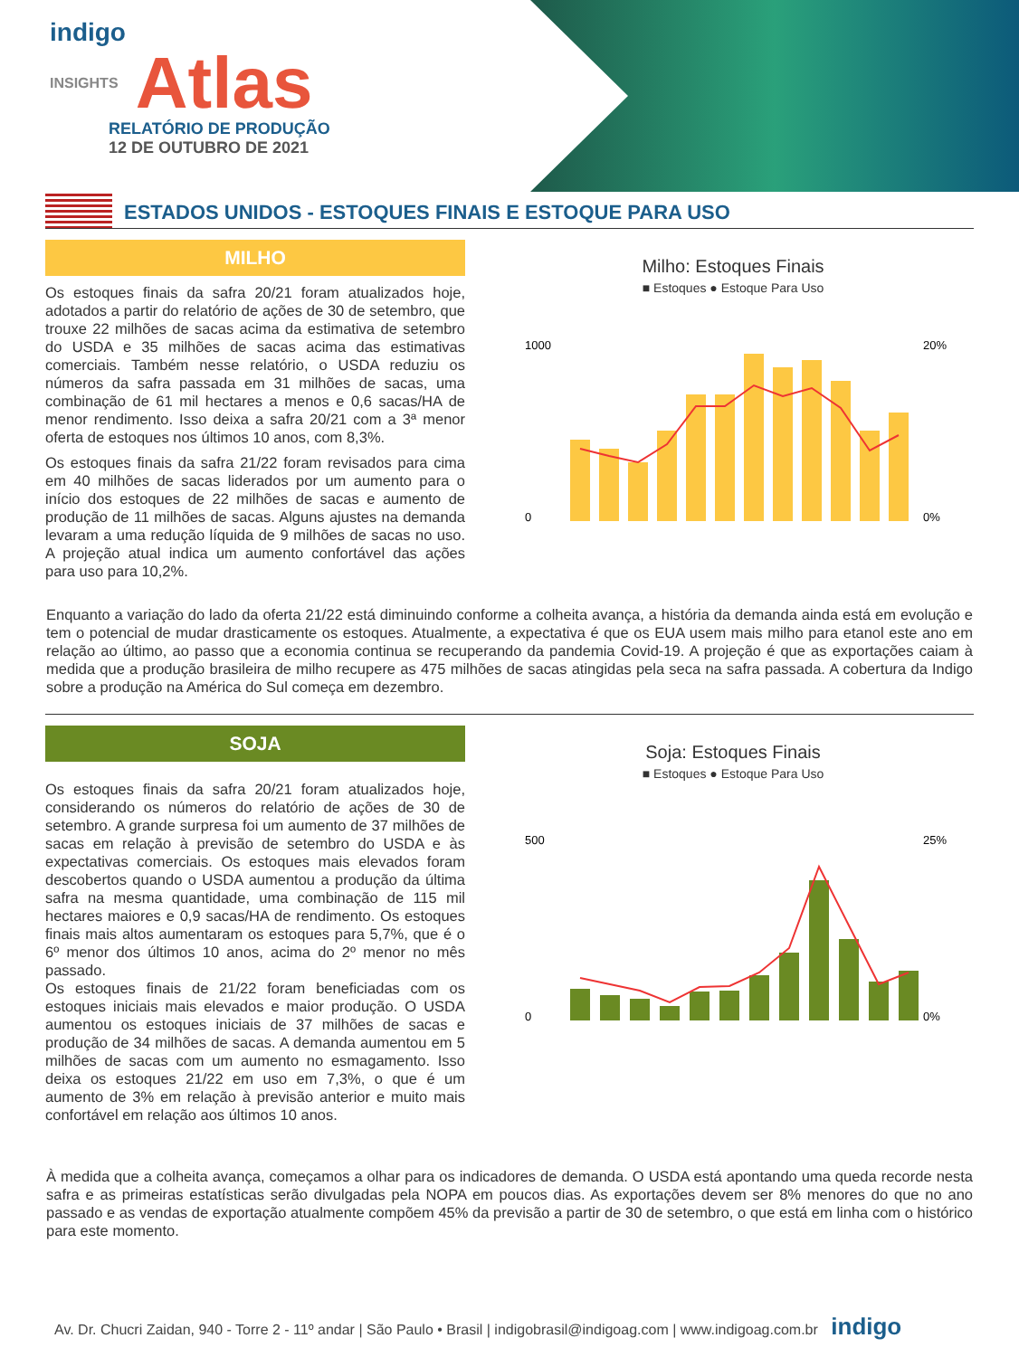indigo
INSIGHTS Atlas
RELATÓRIO DE PRODUÇÃO
12 DE OUTUBRO DE 2021
ESTADOS UNIDOS - ESTOQUES FINAIS E ESTOQUE PARA USO
MILHO
Os estoques finais da safra 20/21 foram atualizados hoje, adotados a partir do relatório de ações de 30 de setembro, que trouxe 22 milhões de sacas acima da estimativa de setembro do USDA e 35 milhões de sacas acima das estimativas comerciais. Também nesse relatório, o USDA reduziu os números da safra passada em 31 milhões de sacas, uma combinação de 61 mil hectares a menos e 0,6 sacas/HA de menor rendimento. Isso deixa a safra 20/21 com a 3ª menor oferta de estoques nos últimos 10 anos, com 8,3%.
Os estoques finais da safra 21/22 foram revisados para cima em 40 milhões de sacas liderados por um aumento para o início dos estoques de 22 milhões de sacas e aumento de produção de 11 milhões de sacas. Alguns ajustes na demanda levaram a uma redução líquida de 9 milhões de sacas no uso. A projeção atual indica um aumento confortável das ações para uso para 10,2%.
Milho: Estoques Finais
■ Estoques ● Estoque Para Uso
1000
0
20%
0%
Enquanto a variação do lado da oferta 21/22 está diminuindo conforme a colheita avança, a história da demanda ainda está em evolução e tem o potencial de mudar drasticamente os estoques. Atualmente, a expectativa é que os EUA usem mais milho para etanol este ano em relação ao último, ao passo que a economia continua se recuperando da pandemia Covid-19. A projeção é que as exportações caiam à medida que a produção brasileira de milho recupere as 475 milhões de sacas atingidas pela seca na safra passada. A cobertura da Indigo sobre a produção na América do Sul começa em dezembro.
SOJA
Os estoques finais da safra 20/21 foram atualizados hoje, considerando os números do relatório de ações de 30 de setembro. A grande surpresa foi um aumento de 37 milhões de sacas em relação à previsão de setembro do USDA e às expectativas comerciais. Os estoques mais elevados foram descobertos quando o USDA aumentou a produção da última safra na mesma quantidade, uma combinação de 115 mil hectares maiores e 0,9 sacas/HA de rendimento. Os estoques finais mais altos aumentaram os estoques para 5,7%, que é o 6º menor dos últimos 10 anos, acima do 2º menor no mês passado.
Os estoques finais de 21/22 foram beneficiadas com os estoques iniciais mais elevados e maior produção. O USDA aumentou os estoques iniciais de 37 milhões de sacas e produção de 34 milhões de sacas. A demanda aumentou em 5 milhões de sacas com um aumento no esmagamento. Isso deixa os estoques 21/22 em uso em 7,3%, o que é um aumento de 3% em relação à previsão anterior e muito mais confortável em relação aos últimos 10 anos.
Soja: Estoques Finais
■ Estoques ● Estoque Para Uso
500
0
25%
0%
À medida que a colheita avança, começamos a olhar para os indicadores de demanda. O USDA está apontando uma queda recorde nesta safra e as primeiras estatísticas serão divulgadas pela NOPA em poucos dias. As exportações devem ser 8% menores do que no ano passado e as vendas de exportação atualmente compõem 45% da previsão a partir de 30 de setembro, o que está em linha com o histórico para este momento.
Av. Dr. Chucri Zaidan, 940 - Torre 2 - 11º andar | São Paulo • Brasil | indigobrasil@indigoag.com | www.indigoag.com.br indigo